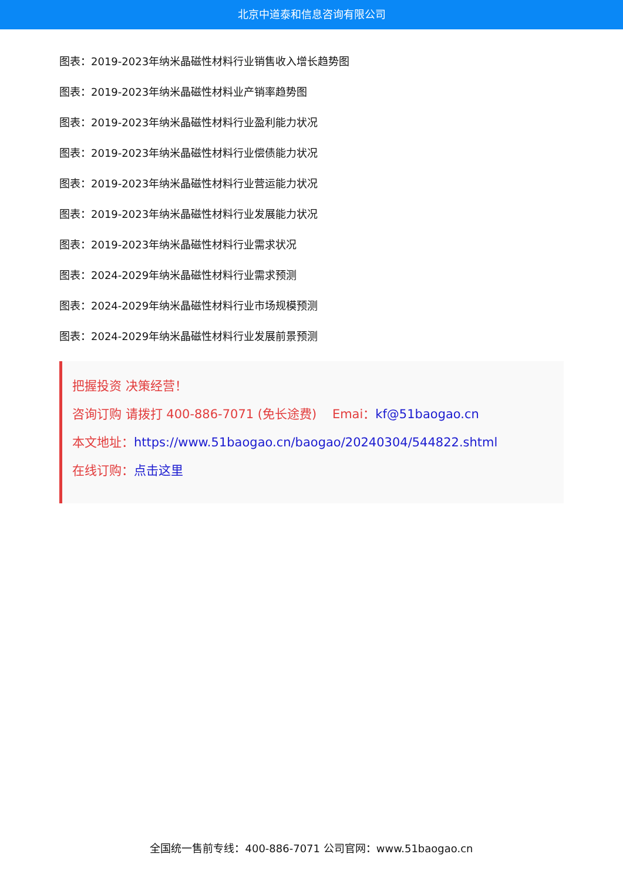北京中道泰和信息咨询有限公司
图表：2019-2023年纳米晶磁性材料行业销售收入增长趋势图
图表：2019-2023年纳米晶磁性材料业产销率趋势图
图表：2019-2023年纳米晶磁性材料行业盈利能力状况
图表：2019-2023年纳米晶磁性材料行业偿债能力状况
图表：2019-2023年纳米晶磁性材料行业营运能力状况
图表：2019-2023年纳米晶磁性材料行业发展能力状况
图表：2019-2023年纳米晶磁性材料行业需求状况
图表：2024-2029年纳米晶磁性材料行业需求预测
图表：2024-2029年纳米晶磁性材料行业市场规模预测
图表：2024-2029年纳米晶磁性材料行业发展前景预测
把握投资 决策经营！
咨询订购 请拨打 400-886-7071 (免长途费) Emai：kf@51baogao.cn
本文地址：https://www.51baogao.cn/baogao/20240304/544822.shtml
在线订购：点击这里
全国统一售前专线：400-886-7071 公司官网：www.51baogao.cn